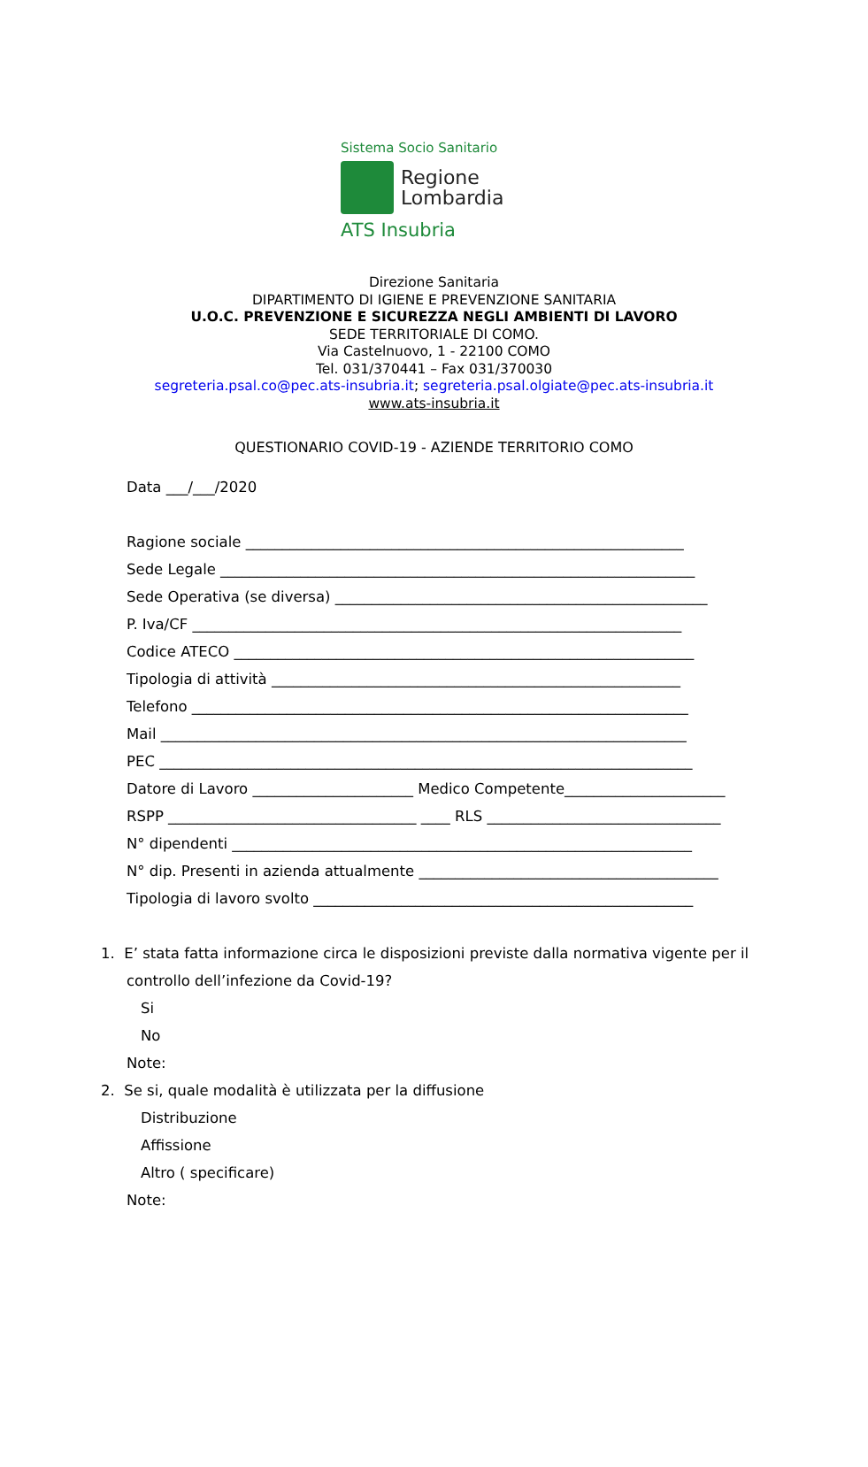Sistema Socio Sanitario
Regione
Lombardia
ATS Insubria
Direzione Sanitaria
DIPARTIMENTO DI IGIENE E PREVENZIONE SANITARIA
U.O.C. PREVENZIONE E SICUREZZA NEGLI AMBIENTI DI LAVORO
SEDE TERRITORIALE DI COMO.
Via Castelnuovo, 1 - 22100 COMO
Tel. 031/370441 – Fax 031/370030
segreteria.psal.co@pec.ats-insubria.it; segreteria.psal.olgiate@pec.ats-insubria.it
www.ats-insubria.it
QUESTIONARIO COVID-19 - AZIENDE TERRITORIO COMO
Data ___/___/2020
Ragione sociale ____________________________________________________________ Sede Legale _________________________________________________________________ Sede Operativa (se diversa) ___________________________________________________ P. Iva/CF ___________________________________________________________________ Codice ATECO _______________________________________________________________ Tipologia di attività ________________________________________________________ Telefono ____________________________________________________________________ Mail ________________________________________________________________________ PEC _________________________________________________________________________ Datore di Lavoro ______________________ Medico Competente______________________ RSPP __________________________________ ____ RLS ________________________________ N° dipendenti _______________________________________________________________ N° dip. Presenti in azienda attualmente _________________________________________ Tipologia di lavoro svolto ____________________________________________________
1. E’ stata fatta informazione circa le disposizioni previste dalla normativa vigente per il
controllo dell’infezione da Covid-19?
Si
No
Note:
2. Se si, quale modalità è utilizzata per la diffusione
Distribuzione
Affissione
Altro ( specificare)
Note: